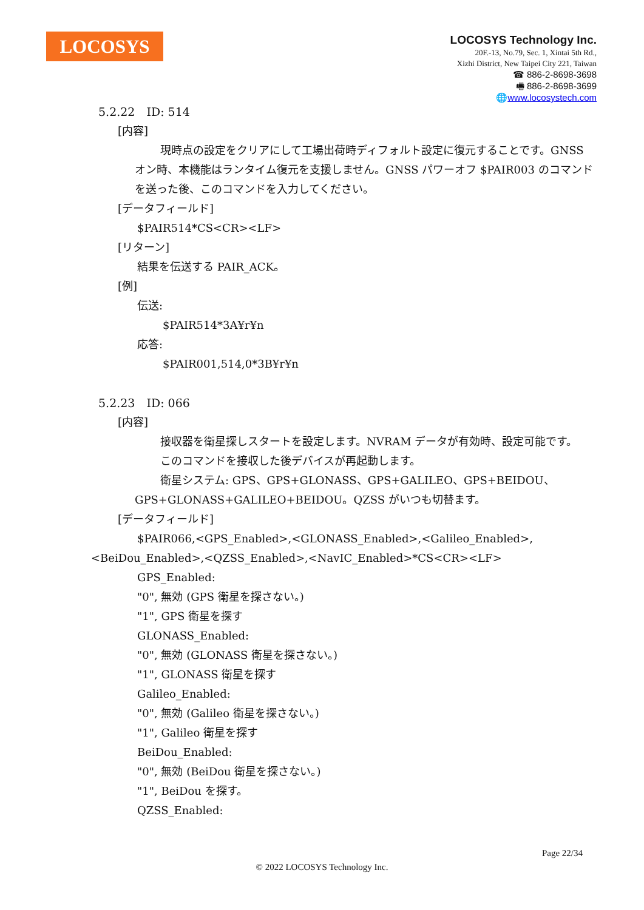LOCOSYS
LOCOSYS Technology Inc.
20F.-13, No.79, Sec. 1, Xintai 5th Rd.,
Xizhi District, New Taipei City 221, Taiwan
☎ 886-2-8698-3698
🖷 886-2-8698-3699
🌐www.locosystech.com
5.2.22　ID: 514
[内容]
現時点の設定をクリアにして工場出荷時ディフォルト設定に復元することです。GNSS オン時、本機能はランタイム復元を支援しません。GNSS パワーオフ $PAIR003 のコマンドを送った後、このコマンドを入力してください。
[データフィールド]
$PAIR514*CS<CR><LF>
[リターン]
結果を伝送する PAIR_ACK。
[例]
伝送:
$PAIR514*3A¥r¥n
応答:
$PAIR001,514,0*3B¥r¥n
5.2.23　ID: 066
[内容]
接収器を衛星探しスタートを設定します。NVRAM データが有効時、設定可能です。
このコマンドを接収した後デバイスが再起動します。
衛星システム: GPS、GPS+GLONASS、GPS+GALILEO、GPS+BEIDOU、GPS+GLONASS+GALILEO+BEIDOU。QZSS がいつも切替ます。
[データフィールド]
$PAIR066,<GPS_Enabled>,<GLONASS_Enabled>,<Galileo_Enabled>,<BeiDou_Enabled>,<QZSS_Enabled>,<NavIC_Enabled>*CS<CR><LF>
GPS_Enabled:
"0", 無効 (GPS 衛星を探さない。)
"1", GPS 衛星を探す
GLONASS_Enabled:
"0", 無効 (GLONASS 衛星を探さない。)
"1", GLONASS 衛星を探す
Galileo_Enabled:
"0", 無効 (Galileo 衛星を探さない。)
"1", Galileo 衛星を探す
BeiDou_Enabled:
"0", 無効 (BeiDou 衛星を探さない。)
"1", BeiDou を探す。
QZSS_Enabled:
Page 22/34
© 2022 LOCOSYS Technology Inc.